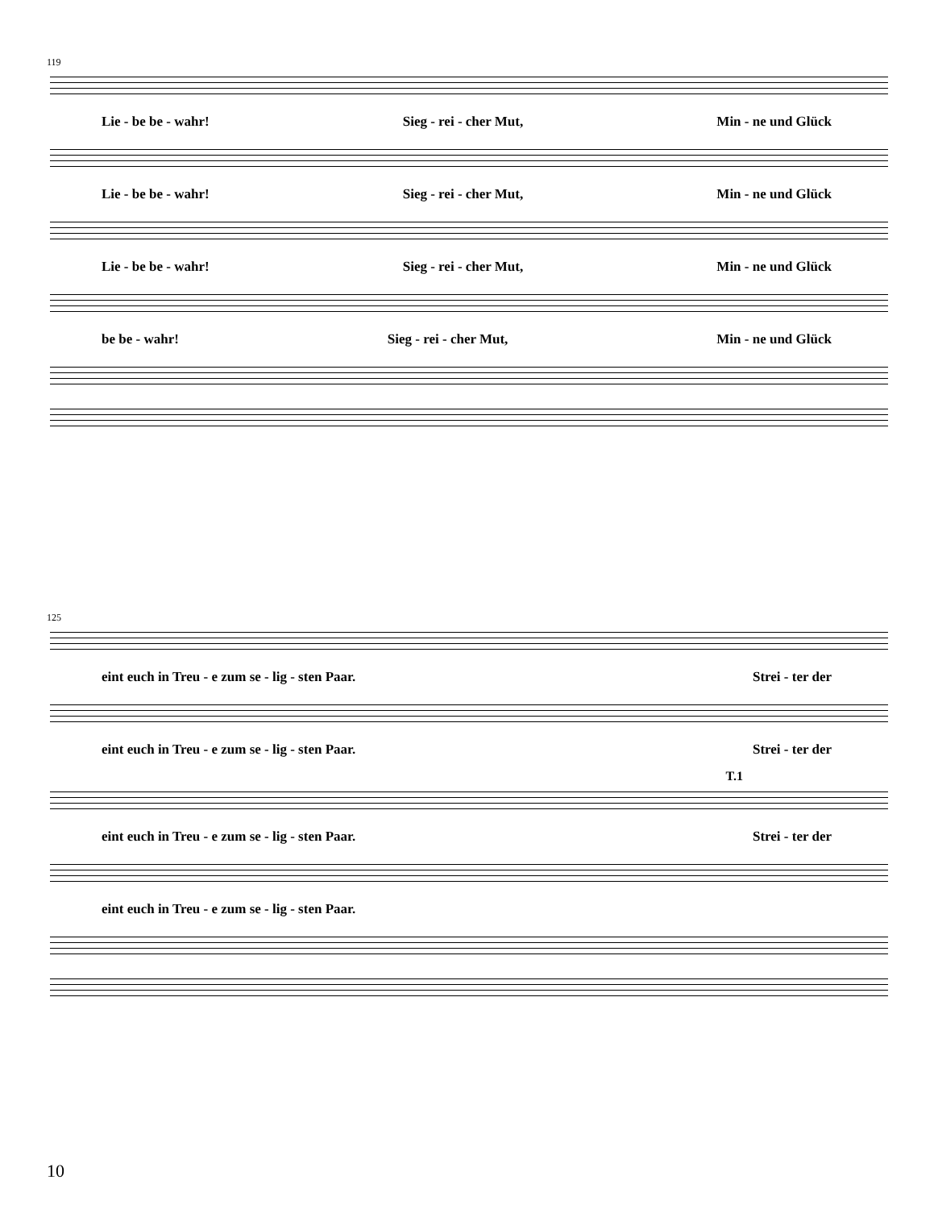119
Lie - be be - wahr! Sieg - rei - cher Mut, Min - ne und Glück
Lie - be be - wahr! Sieg - rei - cher Mut, Min - ne und Glück
Lie - be be - wahr! Sieg - rei - cher Mut, Min - ne und Glück
be be - wahr! Sieg - rei - cher Mut, Min - ne und Glück
125
eint euch in Treu - e zum se - lig - sten Paar. Strei - ter der
eint euch in Treu - e zum se - lig - sten Paar. Strei - ter der
T.1
eint euch in Treu - e zum se - lig - sten Paar. Strei - ter der
eint euch in Treu - e zum se - lig - sten Paar.
10